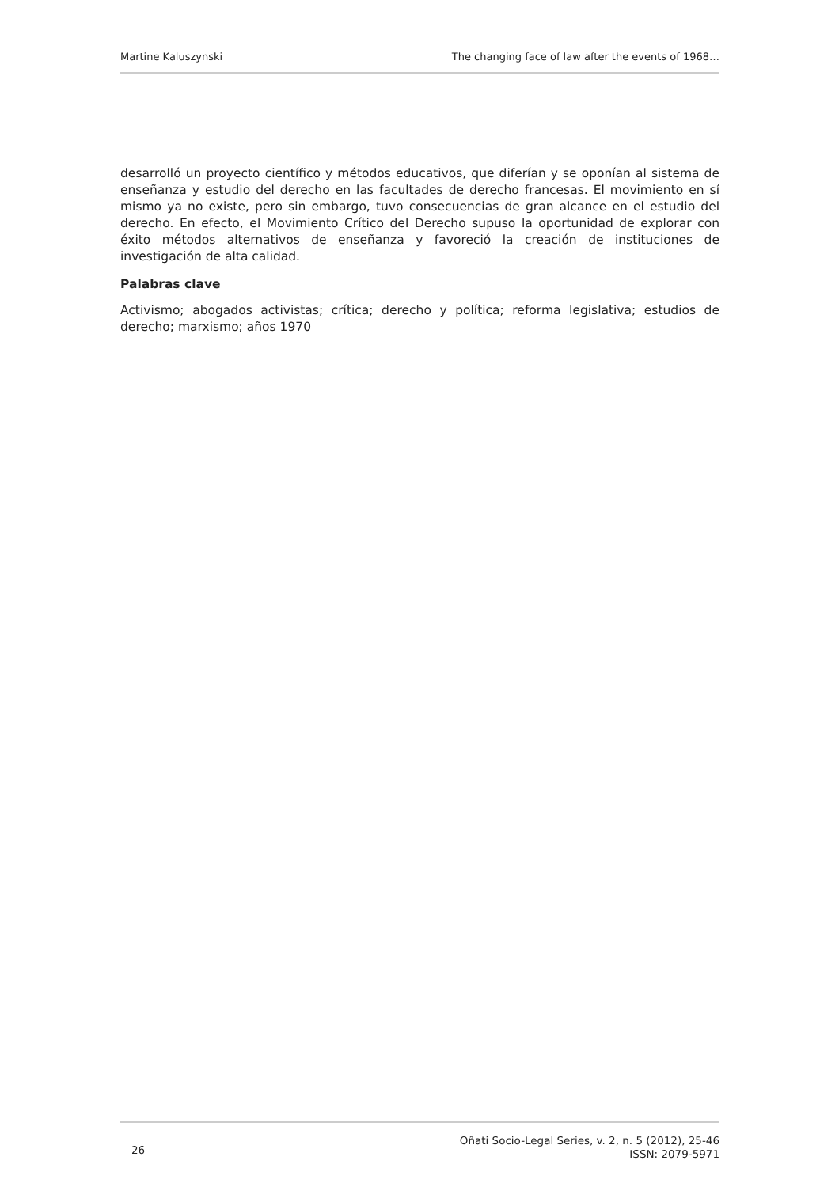Martine Kaluszynski The changing face of law after the events of 1968…
desarrolló un proyecto científico y métodos educativos, que diferían y se oponían al sistema de enseñanza y estudio del derecho en las facultades de derecho francesas. El movimiento en sí mismo ya no existe, pero sin embargo, tuvo consecuencias de gran alcance en el estudio del derecho. En efecto, el Movimiento Crítico del Derecho supuso la oportunidad de explorar con éxito métodos alternativos de enseñanza y favoreció la creación de instituciones de investigación de alta calidad.
Palabras clave
Activismo; abogados activistas; crítica; derecho y política; reforma legislativa; estudios de derecho; marxismo; años 1970
26 Oñati Socio-Legal Series, v. 2, n. 5 (2012), 25-46
ISSN: 2079-5971